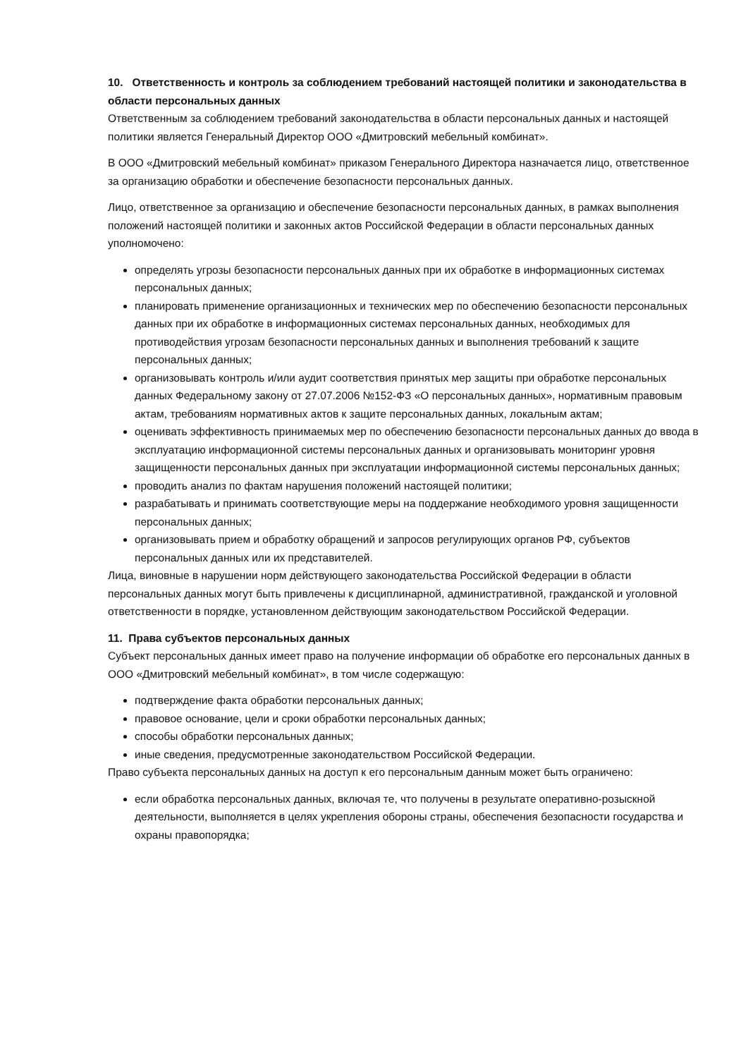10. Ответственность и контроль за соблюдением требований настоящей политики и законодательства в области персональных данных
Ответственным за соблюдением требований законодательства в области персональных данных и настоящей политики является Генеральный Директор ООО «Дмитровский мебельный комбинат».
В ООО «Дмитровский мебельный комбинат» приказом Генерального Директора назначается лицо, ответственное за организацию обработки и обеспечение безопасности персональных данных.
Лицо, ответственное за организацию и обеспечение безопасности персональных данных, в рамках выполнения положений настоящей политики и законных актов Российской Федерации в области персональных данных уполномочено:
определять угрозы безопасности персональных данных при их обработке в информационных системах персональных данных;
планировать применение организационных и технических мер по обеспечению безопасности персональных данных при их обработке в информационных системах персональных данных, необходимых для противодействия угрозам безопасности персональных данных и выполнения требований к защите персональных данных;
организовывать контроль и/или аудит соответствия принятых мер защиты при обработке персональных данных Федеральному закону от 27.07.2006 №152-ФЗ «О персональных данных», нормативным правовым актам, требованиям нормативных актов к защите персональных данных, локальным актам;
оценивать эффективность принимаемых мер по обеспечению безопасности персональных данных до ввода в эксплуатацию информационной системы персональных данных и организовывать мониторинг уровня защищенности персональных данных при эксплуатации информационной системы персональных данных;
проводить анализ по фактам нарушения положений настоящей политики;
разрабатывать и принимать соответствующие меры на поддержание необходимого уровня защищенности персональных данных;
организовывать прием и обработку обращений и запросов регулирующих органов РФ, субъектов персональных данных или их представителей.
Лица, виновные в нарушении норм действующего законодательства Российской Федерации в области персональных данных могут быть привлечены к дисциплинарной, административной, гражданской и уголовной ответственности в порядке, установленном действующим законодательством Российской Федерации.
11. Права субъектов персональных данных
Субъект персональных данных имеет право на получение информации об обработке его персональных данных в ООО «Дмитровский мебельный комбинат», в том числе содержащую:
подтверждение факта обработки персональных данных;
правовое основание, цели и сроки обработки персональных данных;
способы обработки персональных данных;
иные сведения, предусмотренные законодательством Российской Федерации.
Право субъекта персональных данных на доступ к его персональным данным может быть ограничено:
если обработка персональных данных, включая те, что получены в результате оперативно-розыскной деятельности, выполняется в целях укрепления обороны страны, обеспечения безопасности государства и охраны правопорядка;